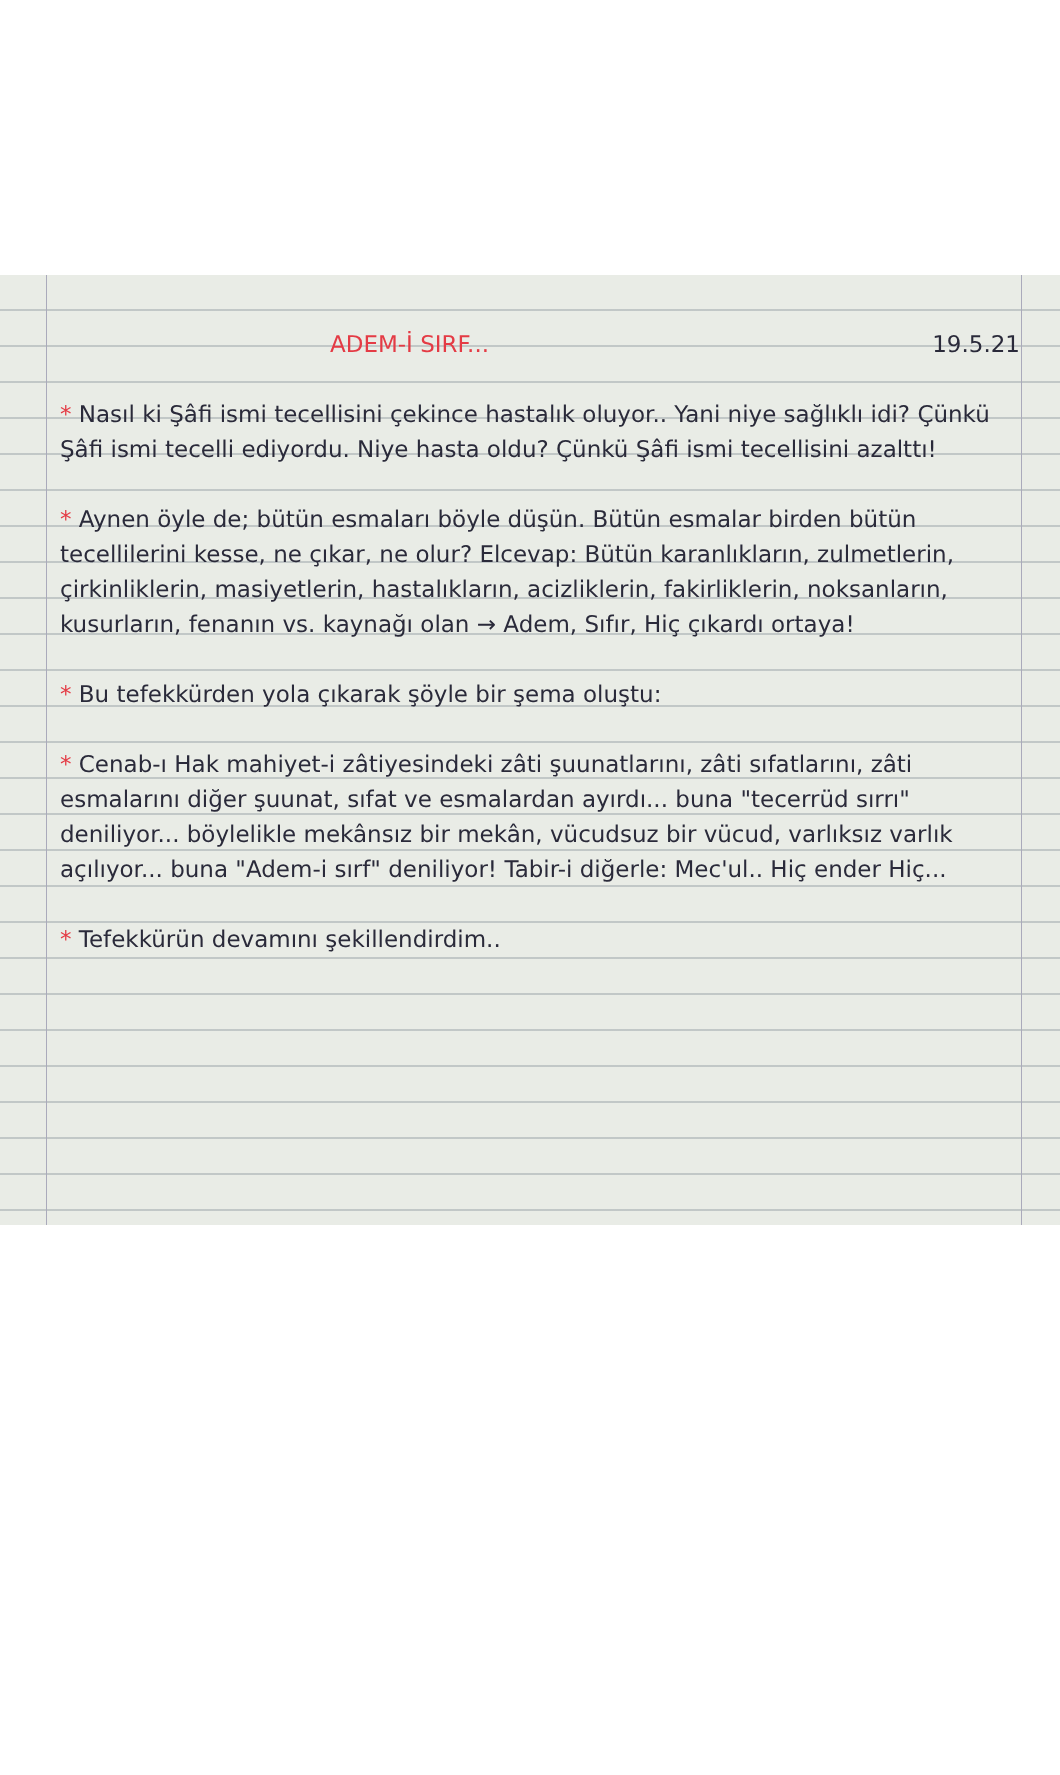ADEM-İ SIRF... 19.5.21
* Nasıl ki Şâfi ismi tecellisini çekince hastalık oluyor.. Yani niye sağlıklı idi? Çünkü Şâfi ismi tecelli ediyordu. Niye hasta oldu? Çünkü Şâfi ismi tecellisini azalttı!
* Aynen öyle de; bütün esmaları böyle düşün. Bütün esmalar birden bütün tecellilerini kesse, ne çıkar, ne olur? Elcevap: Bütün karanlıkların, zulmetlerin, çirkinliklerin, masiyetlerin, hastalıkların, acizliklerin, fakirliklerin, noksanların, kusurların, fenanın vs. kaynağı olan → Adem, Sıfır, Hiç çıkardı ortaya!
* Bu tefekkürden yola çıkarak şöyle bir şema oluştu:
* Cenab-ı Hak mahiyet-i zâtiyesindeki zâti şuunatlarını, zâti sıfatlarını, zâti esmalarını diğer şuunat, sıfat ve esmalardan ayırdı... buna "tecerrüd sırrı" deniliyor... böylelikle mekânsız bir mekân, vücudsuz bir vücud, varlıksız varlık açılıyor... buna "Adem-i sırf" deniliyor! Tabir-i diğerle: Mec'ul.. Hiç ender Hiç...
* Tefekkürün devamını şekillendirdim..